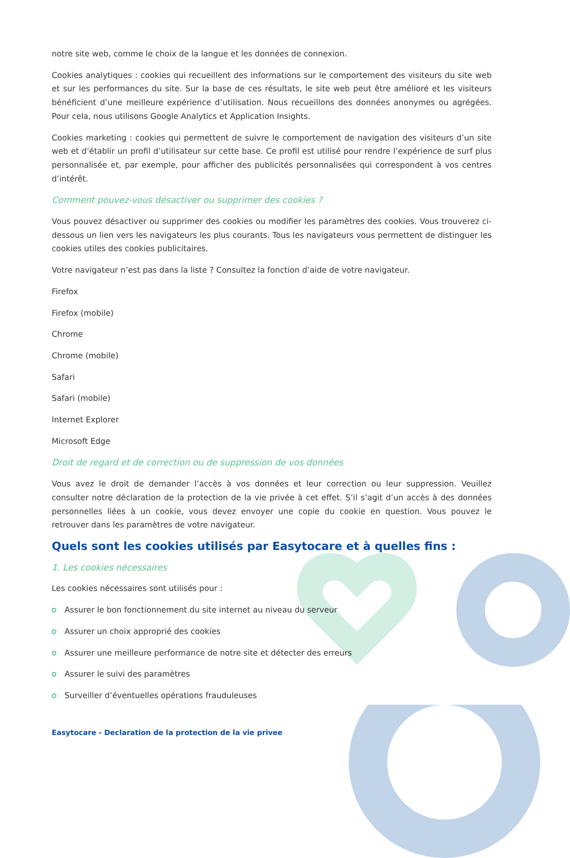notre site web, comme le choix de la langue et les données de connexion.
Cookies analytiques : cookies qui recueillent des informations sur le comportement des visiteurs du site web et sur les performances du site. Sur la base de ces résultats, le site web peut être amélioré et les visiteurs bénéficient d’une meilleure expérience d’utilisation. Nous recueillons des données anonymes ou agrégées. Pour cela, nous utilisons Google Analytics et Application Insights.
Cookies marketing : cookies qui permettent de suivre le comportement de navigation des visiteurs d’un site web et d’établir un profil d’utilisateur sur cette base. Ce profil est utilisé pour rendre l’expérience de surf plus personnalisée et, par exemple, pour afficher des publicités personnalisées qui correspondent à vos centres d’intérêt.
Comment pouvez-vous désactiver ou supprimer des cookies ?
Vous pouvez désactiver ou supprimer des cookies ou modifier les paramètres des cookies. Vous trouverez ci-dessous un lien vers les navigateurs les plus courants. Tous les navigateurs vous permettent de distinguer les cookies utiles des cookies publicitaires.
Votre navigateur n’est pas dans la liste ? Consultez la fonction d’aide de votre navigateur.
Firefox
Firefox (mobile)
Chrome
Chrome (mobile)
Safari
Safari (mobile)
Internet Explorer
Microsoft Edge
Droit de regard et de correction ou de suppression de vos données
Vous avez le droit de demander l’accès à vos données et leur correction ou leur suppression. Veuillez consulter notre déclaration de la protection de la vie privée à cet effet. S’il s’agit d’un accès à des données personnelles liées à un cookie, vous devez envoyer une copie du cookie en question. Vous pouvez le retrouver dans les paramètres de votre navigateur.
Quels sont les cookies utilisés par Easytocare et à quelles fins :
1. Les cookies nécessaires
Les cookies nécessaires sont utilisés pour :
Assurer le bon fonctionnement du site internet au niveau du serveur
Assurer un choix approprié des cookies
Assurer une meilleure performance de notre site et détecter des erreurs
Assurer le suivi des paramètres
Surveiller d’éventuelles opérations frauduleuses
Easytocare - Declaration de la protection de la vie privee